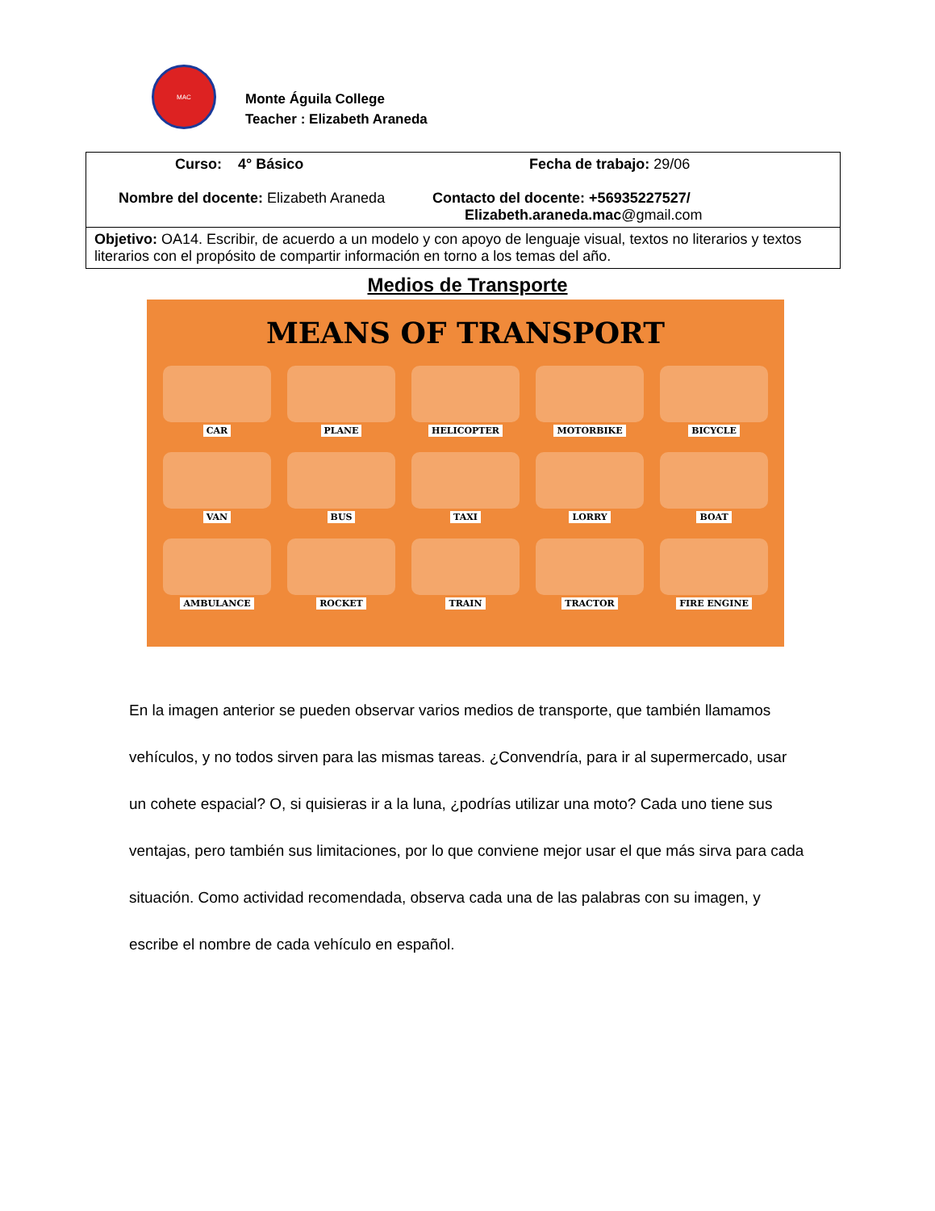MAC
Monte Águila College
Teacher : Elizabeth Araneda
| Curso: 4° Básico Nombre del docente: Elizabeth Araneda | Fecha de trabajo: 29/06 Contacto del docente: +56935227527/ Elizabeth.araneda.mac @gmail.com |
| Objetivo: OA14. Escribir, de acuerdo a un modelo y con apoyo de lenguaje visual, textos no literarios y textos literarios con el propósito de compartir información en torno a los temas del año. | |
Medios de Transporte
MEANS OF TRANSPORT
CAR
PLANE
HELICOPTER
MOTORBIKE
BICYCLE
VAN
BUS
TAXI
LORRY
BOAT
AMBULANCE
ROCKET
TRAIN
TRACTOR
FIRE ENGINE
En la imagen anterior se pueden observar varios medios de transporte, que también llamamos vehículos, y no todos sirven para las mismas tareas. ¿Convendría, para ir al supermercado, usar un cohete espacial? O, si quisieras ir a la luna, ¿podrías utilizar una moto? Cada uno tiene sus ventajas, pero también sus limitaciones, por lo que conviene mejor usar el que más sirva para cada situación. Como actividad recomendada, observa cada una de las palabras con su imagen, y escribe el nombre de cada vehículo en español.